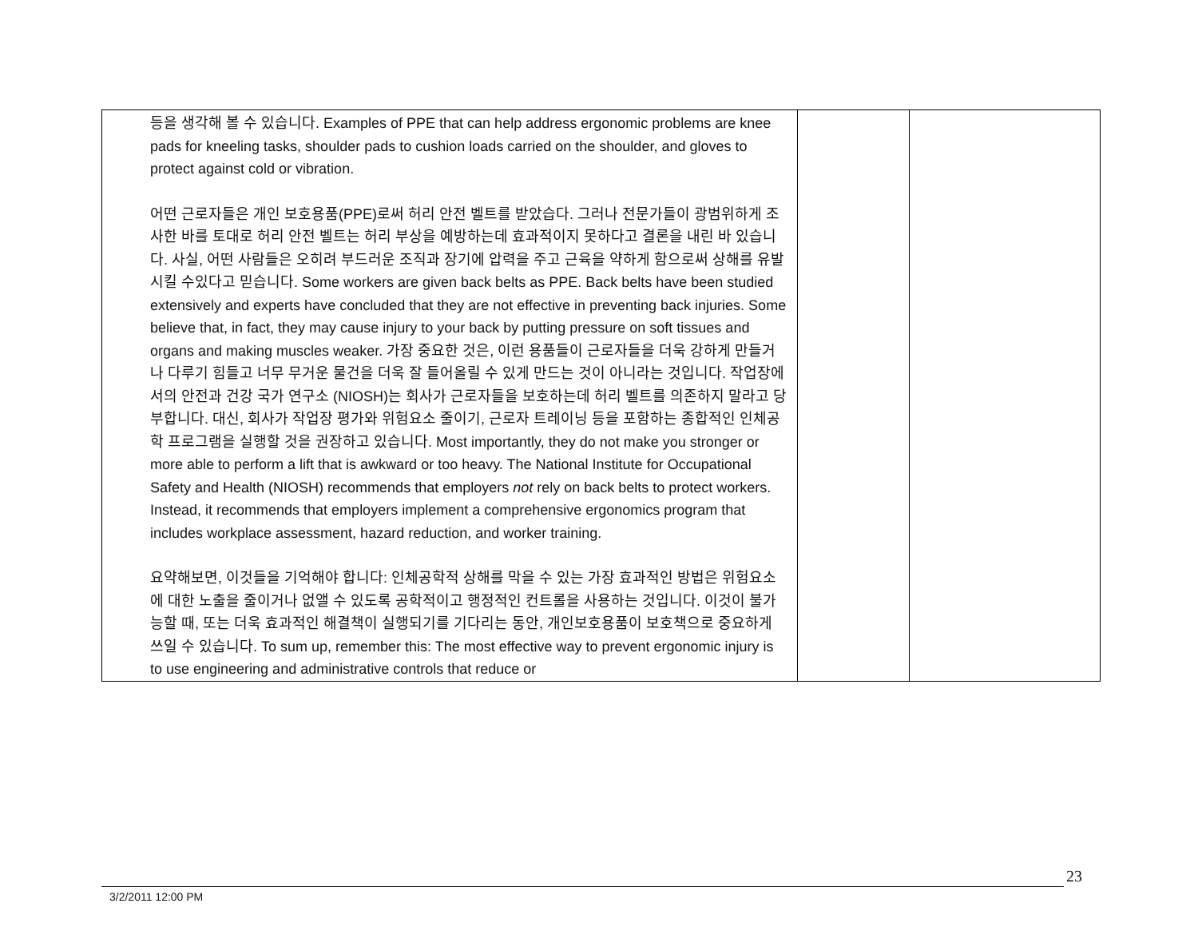| 등을 생각해 볼 수 있습니다. Examples of PPE that can help address ergonomic problems are knee pads for kneeling tasks, shoulder pads to cushion loads carried on the shoulder, and gloves to protect against cold or vibration. 어떤 근로자들은 개인 보호용품(PPE)로써 허리 안전 벨트를 받았습다. 그러나 전문가들이 광범위하게 조사한 바를 토대로 허리 안전 벨트는 허리 부상을 예방하는데 효과적이지 못하다고 결론을 내린 바 있습니다. 사실, 어떤 사람들은 오히려 부드러운 조직과 장기에 압력을 주고 근육을 약하게 함으로써 상해를 유발시킬 수있다고 믿습니다. Some workers are given back belts as PPE. Back belts have been studied extensively and experts have concluded that they are not effective in preventing back injuries. Some believe that, in fact, they may cause injury to your back by putting pressure on soft tissues and organs and making muscles weaker. 가장 중요한 것은, 이런 용품들이 근로자들을 더욱 강하게 만들거나 다루기 힘들고 너무 무거운 물건을 더욱 잘 들어올릴 수 있게 만드는 것이 아니라는 것입니다. 작업장에서의 안전과 건강 국가 연구소 (NIOSH)는 회사가 근로자들을 보호하는데 허리 벨트를 의존하지 말라고 당부합니다. 대신, 회사가 작업장 평가와 위험요소 줄이기, 근로자 트레이닝 등을 포함하는 종합적인 인체공학 프로그램을 실행할 것을 권장하고 있습니다. Most importantly, they do not make you stronger or more able to perform a lift that is awkward or too heavy. The National Institute for Occupational Safety and Health (NIOSH) recommends that employers not rely on back belts to protect workers. Instead, it recommends that employers implement a comprehensive ergonomics program that includes workplace assessment, hazard reduction, and worker training. 요약해보면, 이것들을 기억해야 합니다: 인체공학적 상해를 막을 수 있는 가장 효과적인 방법은 위험요소에 대한 노출을 줄이거나 없앨 수 있도록 공학적이고 행정적인 컨트롤을 사용하는 것입니다. 이것이 불가능할 때, 또는 더욱 효과적인 해결책이 실행되기를 기다리는 동안, 개인보호용품이 보호책으로 중요하게 쓰일 수 있습니다. To sum up, remember this: The most effective way to prevent ergonomic injury is to use engineering and administrative controls that reduce or | | |
3/2/2011 12:00 PM 23